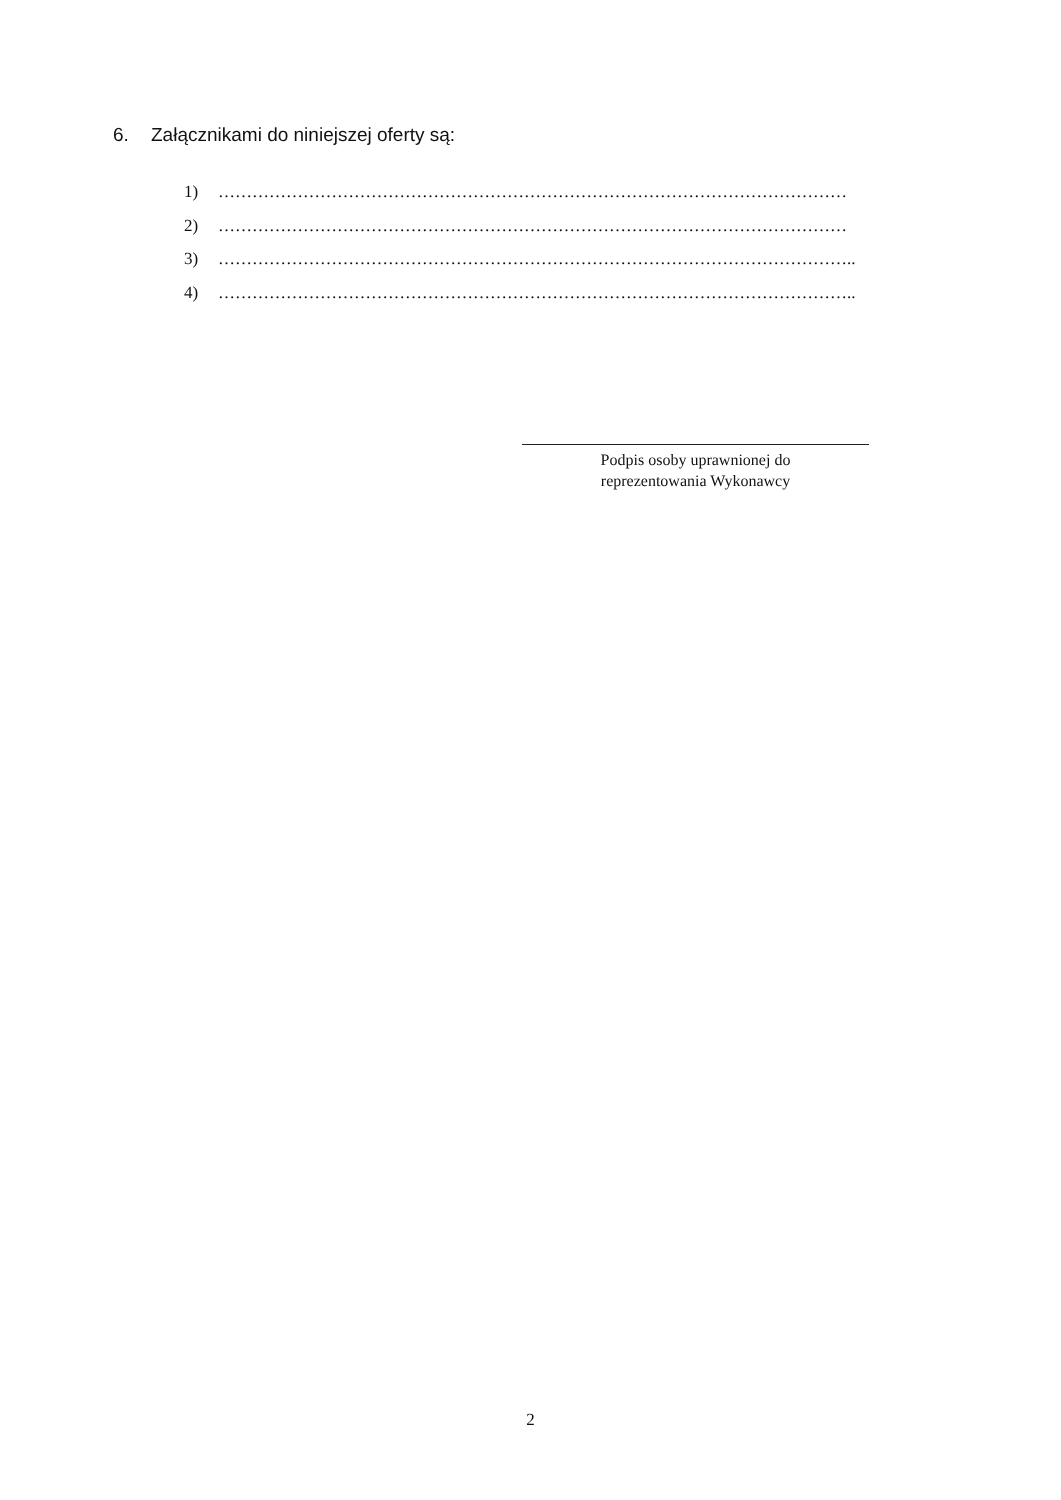6. Załącznikami do niniejszej oferty są:
1) …………………………………………………………………………………………………
2) …………………………………………………………………………………………………
3) …………………………………………………………………………………………………..
4) …………………………………………………………………………………………………..
Podpis osoby uprawnionej do
reprezentowania Wykonawcy
2